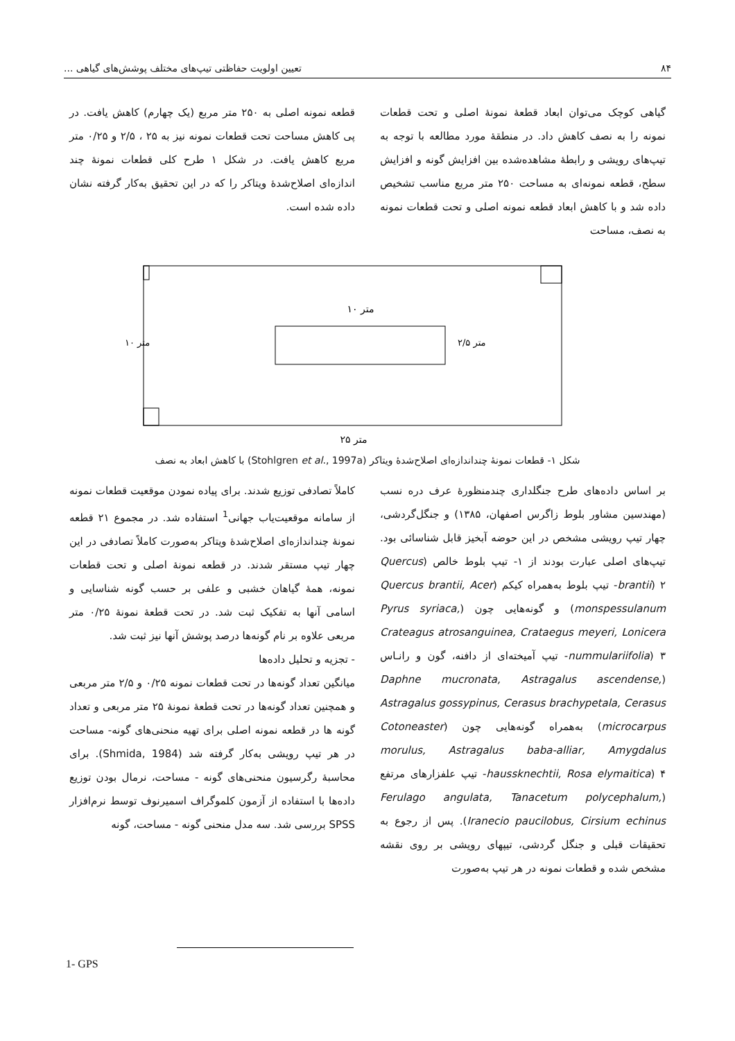۸۴ تعیین اولویت حفاظتی تیپ‌های مختلف پوشش‌های گیاهی ...
گیاهی کوچک می‌توان ابعاد قطعهٔ نمونهٔ اصلی و تحت قطعات نمونه را به نصف کاهش داد. در منطقهٔ مورد مطالعه با توجه به تیپ‌های رویشی و رابطهٔ مشاهده‌شده بین افزایش گونه و افزایش سطح، قطعه نمونه‌ای به مساحت ۲۵۰ متر مربع مناسب تشخیص داده شد و با کاهش ابعاد قطعه نمونه اصلی و تحت قطعات نمونه به نصف، مساحت
قطعه نمونه اصلی به ۲۵۰ متر مربع (یک چهارم) کاهش یافت. در پی کاهش مساحت تحت قطعات نمونه نیز به ۲۵ ، ۲/۵ و ۰/۲۵ متر مربع کاهش یافت. در شکل ۱ طرح کلی قطعات نمونهٔ چند اندازه‌ای اصلاح‌شدهٔ ویتاکر را که در این تحقیق به‌کار گرفته نشان داده شده است.
۱۰ متر
۲۵ متر
۱۰ متر
۲/۵ متر
شکل ۱- قطعات نمونهٔ چنداندازه‌ای اصلاح‌شدهٔ ویتاکر (Stohlgren et al., 1997a) با کاهش ابعاد به نصف
بر اساس داده‌های طرح جنگلداری چندمنظورهٔ عرف دره نسب (مهندسین مشاور بلوط زاگرس اصفهان، ۱۳۸۵) و جنگل‌گردشی، چهار تیپ رویشی مشخص در این حوضه آبخیز قابل شناسائی بود. تیپ‌های اصلی عبارت بودند از ۱- تیپ بلوط خالص (Quercus brantii) ۲- تیپ بلوط به‌همراه کیکم (Quercus brantii, Acer monspessulanum) و گونه‌هایی چون (Pyrus syriaca, Crateagus atrosanguinea, Crataegus meyeri, Lonicera nummulariifolia) ۳- تیپ آمیخته‌ای از دافنه، گون و رانـاس (Daphne mucronata, Astragalus ascendense, Astragalus gossypinus, Cerasus brachypetala, Cerasus microcarpus) به‌همراه گونه‌هایی چون (Cotoneaster morulus, Astragalus baba-alliar, Amygdalus haussknechtii, Rosa elymaitica) ۴- تیپ علفزارهای مرتفع (Ferulago angulata, Tanacetum polycephalum, Iranecio paucilobus, Cirsium echinus). پس از رجوع به تحقیقات قبلی و جنگل گردشی، تیپهای رویشی بر روی نقشه مشخص شده و قطعات نمونه در هر تیپ به‌صورت
کاملاً تصادفی توزیع شدند. برای پیاده نمودن موقعیت قطعات نمونه از سامانه موقعیت‌یاب جهانی<sup>1</sup> استفاده شد. در مجموع ۲۱ قطعه نمونهٔ چنداندازه‌ای اصلاح‌شدهٔ ویتاکر به‌صورت کاملاً تصادفی در این چهار تیپ مستقر شدند. در قطعه نمونهٔ اصلی و تحت قطعات نمونه، همهٔ گیاهان خشبی و علفی بر حسب گونه شناسایی و اسامی آنها به تفکیک ثبت شد. در تحت قطعهٔ نمونهٔ ۰/۲۵ متر مربعی علاوه بر نام گونه‌ها درصد پوشش آنها نیز ثبت شد.
- تجزیه و تحلیل داده‌ها
میانگین تعداد گونه‌ها در تحت قطعات نمونه ۰/۲۵ و ۲/۵ متر مربعی و همچنین تعداد گونه‌ها در تحت قطعهٔ نمونهٔ ۲۵ متر مربعی و تعداد گونه ها در قطعه نمونه اصلی برای تهیه منحنی‌های گونه- مساحت در هر تیپ رویشی به‌کار گرفته شد (Shmida, 1984). برای محاسبهٔ رگرسیون منحنی‌های گونه - مساحت، نرمال بودن توزیع داده‌ها با استفاده از آزمون کلموگراف اسمیرنوف توسط نرم‌افزار SPSS بررسی شد. سه مدل منحنی گونه - مساحت، گونه
1- GPS